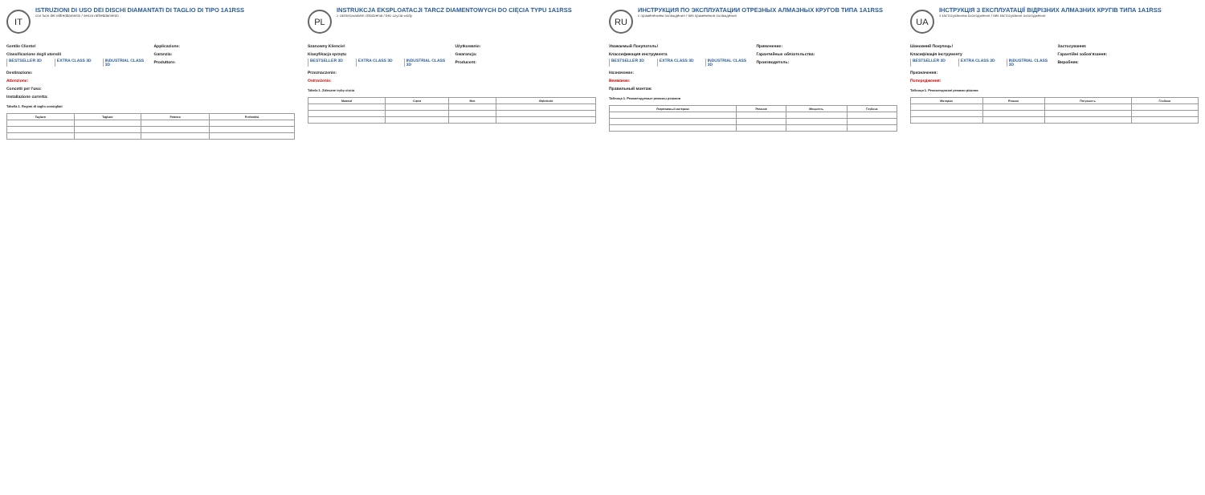IT
ISTRUZIONI DI USO DEI DISCHI DIAMANTATI DI TAGLIO DI TIPO 1A1RSS
con fuori del raffreddamento / senza raffreddamento
Gentile Cliente!
Classificazione degli utensili
BESTSELLER 3D EXTRA CLASS 3D INDUSTRIAL CLASS 3D
Destinazione:
Attenzione:
Concetti per l'uso:
Installazione corretta:
Applicazione:
Garanzia:
Produttore:
Tabella 1. Regimi di taglio consigliati
| Tagliare | Tagliato | Potenza | Profondità |
| --- | --- | --- | --- |
PL
INSTRUKCJA EKSPLOATACJI TARCZ DIAMENTOWYCH DO CIĘCIA TYPU 1A1RSS
z zastosowaniem chłodzenia / bez użycia wody
Szanowny Kliencie!
Klasyfikacja sprzętu
BESTSELLER 3D EXTRA CLASS 3D INDUSTRIAL CLASS 3D
Przeznaczenie:
Ostrzeżenie:
Użytkowanie:
Gwarancja:
Producent:
Tabela 1. Zalecane tryby cięcia
| Materiał | Cięcie | Moc | Głębokość |
| --- | --- | --- | --- |
RU
ИНСТРУКЦИЯ ПО ЭКСПЛУАТАЦИИ ОТРЕЗНЫХ АЛМАЗНЫХ КРУГОВ ТИПА 1A1RSS
с применением охлаждения / без применения охлаждения
Уважаемый Покупатель!
Классификация инструмента
BESTSELLER 3D EXTRA CLASS 3D INDUSTRIAL CLASS 3D
Назначение:
Внимание:
Правильный монтаж:
Применение:
Гарантийные обязательства:
Производитель:
Таблица 1. Рекомендуемые режимы резания
| Разрезаемый материал | Резание | Мощность | Глубина |
| --- | --- | --- | --- |
UA
ІНСТРУКЦІЯ З ЕКСПЛУАТАЦІЇ ВІДРІЗНИХ АЛМАЗНИХ КРУГІВ ТИПА 1A1RSS
з застосуванням охолодження / без застосування охолодження
Шановний Покупець!
Класифікація інструменту
BESTSELLER 3D EXTRA CLASS 3D INDUSTRIAL CLASS 3D
Призначення:
Попередження:
Застосування:
Гарантійні зобов'язання:
Виробник:
Таблиця 1. Рекомендовані режими різання
| Матеріал | Різання | Потужність | Глибина |
| --- | --- | --- | --- |